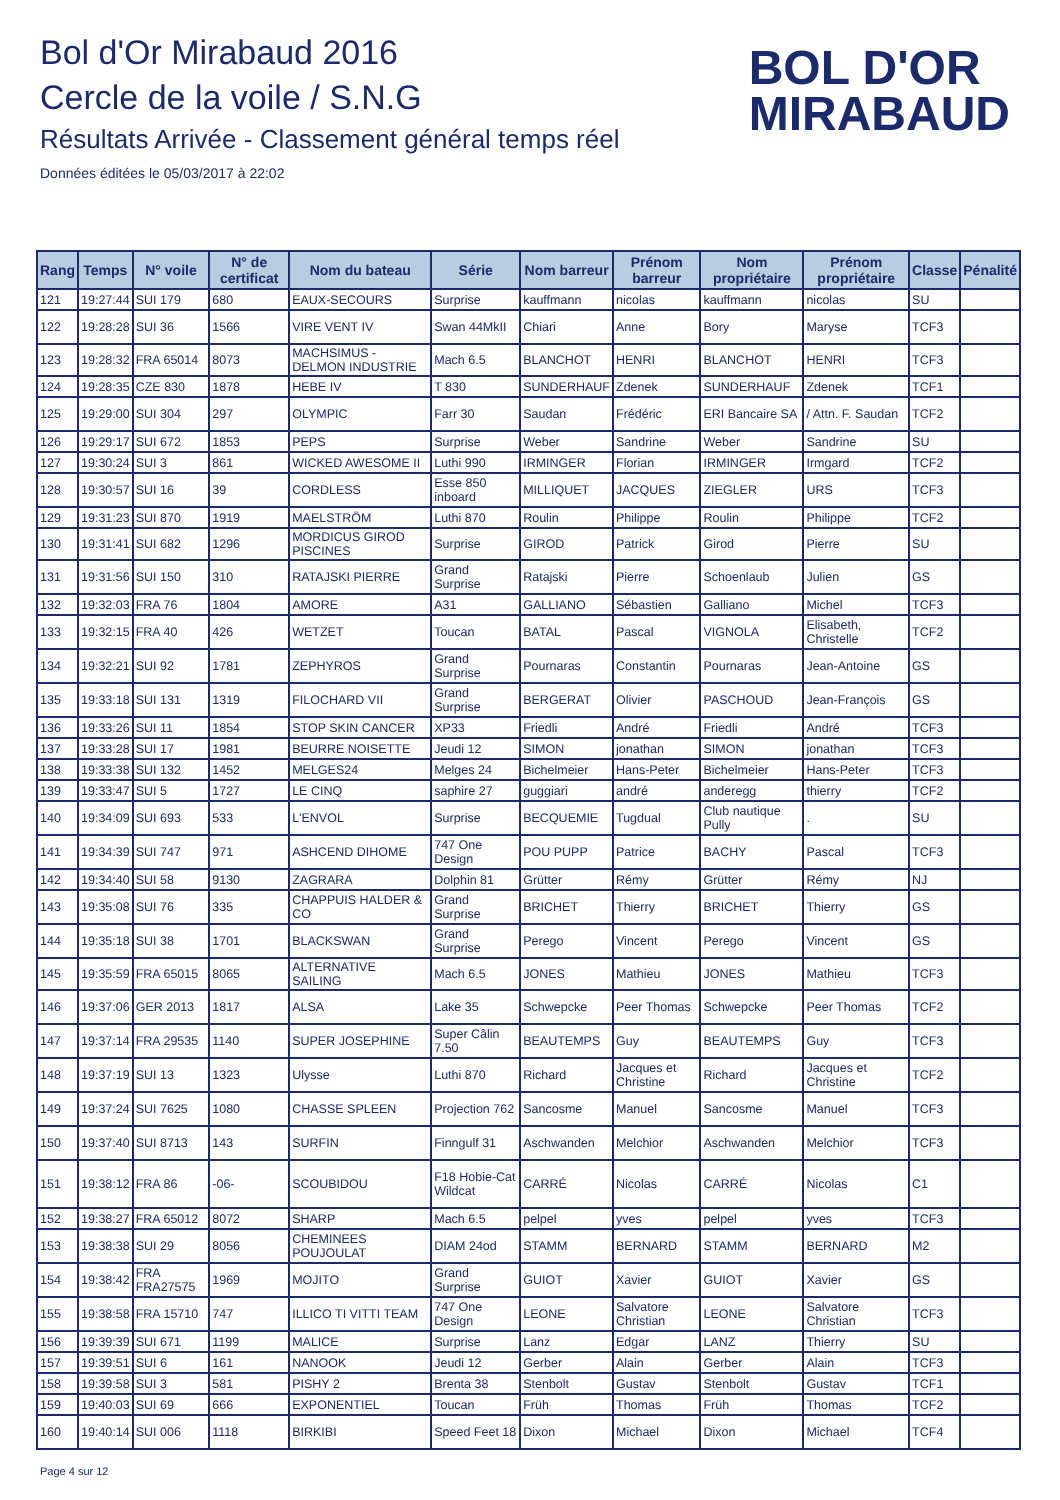Bol d'Or Mirabaud 2016
Cercle de la voile / S.N.G
Résultats Arrivée - Classement général temps réel
Données éditées le 05/03/2017 à 22:02
BOL D'OR
MIRABAUD
| Rang | Temps | N° voile | N° de certificat | Nom du bateau | Série | Nom barreur | Prénom barreur | Nom propriétaire | Prénom propriétaire | Classe | Pénalité |
| --- | --- | --- | --- | --- | --- | --- | --- | --- | --- | --- | --- |
| 121 | 19:27:44 | SUI 179 | 680 | EAUX-SECOURS | Surprise | kauffmann | nicolas | kauffmann | nicolas | SU | |
| 122 | 19:28:28 | SUI 36 | 1566 | VIRE VENT IV | Swan 44MkII | Chiari | Anne | Bory | Maryse | TCF3 | |
| 123 | 19:28:32 | FRA 65014 | 8073 | MACHSIMUS - DELMON INDUSTRIE | Mach 6.5 | BLANCHOT | HENRI | BLANCHOT | HENRI | TCF3 | |
| 124 | 19:28:35 | CZE 830 | 1878 | HEBE IV | T 830 | SUNDERHAUF | Zdenek | SUNDERHAUF | Zdenek | TCF1 | |
| 125 | 19:29:00 | SUI 304 | 297 | OLYMPIC | Farr 30 | Saudan | Frédéric | ERI Bancaire SA | / Attn. F. Saudan | TCF2 | |
| 126 | 19:29:17 | SUI 672 | 1853 | PEPS | Surprise | Weber | Sandrine | Weber | Sandrine | SU | |
| 127 | 19:30:24 | SUI 3 | 861 | WICKED AWESOME II | Luthi 990 | IRMINGER | Florian | IRMINGER | Irmgard | TCF2 | |
| 128 | 19:30:57 | SUI 16 | 39 | CORDLESS | Esse 850 inboard | MILLIQUET | JACQUES | ZIEGLER | URS | TCF3 | |
| 129 | 19:31:23 | SUI 870 | 1919 | MAELSTRÖM | Luthi 870 | Roulin | Philippe | Roulin | Philippe | TCF2 | |
| 130 | 19:31:41 | SUI 682 | 1296 | MORDICUS GIROD PISCINES | Surprise | GIROD | Patrick | Girod | Pierre | SU | |
| 131 | 19:31:56 | SUI 150 | 310 | RATAJSKI PIERRE | Grand Surprise | Ratajski | Pierre | Schoenlaub | Julien | GS | |
| 132 | 19:32:03 | FRA 76 | 1804 | AMORE | A31 | GALLIANO | Sébastien | Galliano | Michel | TCF3 | |
| 133 | 19:32:15 | FRA 40 | 426 | WETZET | Toucan | BATAL | Pascal | VIGNOLA | Elisabeth, Christelle | TCF2 | |
| 134 | 19:32:21 | SUI 92 | 1781 | ZEPHYROS | Grand Surprise | Pournaras | Constantin | Pournaras | Jean-Antoine | GS | |
| 135 | 19:33:18 | SUI 131 | 1319 | FILOCHARD VII | Grand Surprise | BERGERAT | Olivier | PASCHOUD | Jean-François | GS | |
| 136 | 19:33:26 | SUI 11 | 1854 | STOP SKIN CANCER | XP33 | Friedli | André | Friedli | André | TCF3 | |
| 137 | 19:33:28 | SUI 17 | 1981 | BEURRE NOISETTE | Jeudi 12 | SIMON | jonathan | SIMON | jonathan | TCF3 | |
| 138 | 19:33:38 | SUI 132 | 1452 | MELGES24 | Melges 24 | Bichelmeier | Hans-Peter | Bichelmeier | Hans-Peter | TCF3 | |
| 139 | 19:33:47 | SUI 5 | 1727 | LE CINQ | saphire 27 | guggiari | andré | anderegg | thierry | TCF2 | |
| 140 | 19:34:09 | SUI 693 | 533 | L'ENVOL | Surprise | BECQUEMIE | Tugdual | Club nautique Pully | . | SU | |
| 141 | 19:34:39 | SUI 747 | 971 | ASHCEND DIHOME | 747 One Design | POU PUPP | Patrice | BACHY | Pascal | TCF3 | |
| 142 | 19:34:40 | SUI 58 | 9130 | ZAGRARA | Dolphin 81 | Grütter | Rémy | Grütter | Rémy | NJ | |
| 143 | 19:35:08 | SUI 76 | 335 | CHAPPUIS HALDER & CO | Grand Surprise | BRICHET | Thierry | BRICHET | Thierry | GS | |
| 144 | 19:35:18 | SUI 38 | 1701 | BLACKSWAN | Grand Surprise | Perego | Vincent | Perego | Vincent | GS | |
| 145 | 19:35:59 | FRA 65015 | 8065 | ALTERNATIVE SAILING | Mach 6.5 | JONES | Mathieu | JONES | Mathieu | TCF3 | |
| 146 | 19:37:06 | GER 2013 | 1817 | ALSA | Lake 35 | Schwepcke | Peer Thomas | Schwepcke | Peer Thomas | TCF2 | |
| 147 | 19:37:14 | FRA 29535 | 1140 | SUPER JOSEPHINE | Super Câlin 7.50 | BEAUTEMPS | Guy | BEAUTEMPS | Guy | TCF3 | |
| 148 | 19:37:19 | SUI 13 | 1323 | Ulysse | Luthi 870 | Richard | Jacques et Christine | Richard | Jacques et Christine | TCF2 | |
| 149 | 19:37:24 | SUI 7625 | 1080 | CHASSE SPLEEN | Projection 762 | Sancosme | Manuel | Sancosme | Manuel | TCF3 | |
| 150 | 19:37:40 | SUI 8713 | 143 | SURFIN | Finngulf 31 | Aschwanden | Melchior | Aschwanden | Melchior | TCF3 | |
| 151 | 19:38:12 | FRA 86 | -06- | SCOUBIDOU | F18 Hobie-Cat Wildcat | CARRÉ | Nicolas | CARRÉ | Nicolas | C1 | |
| 152 | 19:38:27 | FRA 65012 | 8072 | SHARP | Mach 6.5 | pelpel | yves | pelpel | yves | TCF3 | |
| 153 | 19:38:38 | SUI 29 | 8056 | CHEMINEES POUJOULAT | DIAM 24od | STAMM | BERNARD | STAMM | BERNARD | M2 | |
| 154 | 19:38:42 | FRA FRA27575 | 1969 | MOJITO | Grand Surprise | GUIOT | Xavier | GUIOT | Xavier | GS | |
| 155 | 19:38:58 | FRA 15710 | 747 | ILLICO TI VITTI TEAM | 747 One Design | LEONE | Salvatore Christian | LEONE | Salvatore Christian | TCF3 | |
| 156 | 19:39:39 | SUI 671 | 1199 | MALICE | Surprise | Lanz | Edgar | LANZ | Thierry | SU | |
| 157 | 19:39:51 | SUI 6 | 161 | NANOOK | Jeudi 12 | Gerber | Alain | Gerber | Alain | TCF3 | |
| 158 | 19:39:58 | SUI 3 | 581 | PISHY 2 | Brenta 38 | Stenbolt | Gustav | Stenbolt | Gustav | TCF1 | |
| 159 | 19:40:03 | SUI 69 | 666 | EXPONENTIEL | Toucan | Früh | Thomas | Früh | Thomas | TCF2 | |
| 160 | 19:40:14 | SUI 006 | 1118 | BIRKIBI | Speed Feet 18 | Dixon | Michael | Dixon | Michael | TCF4 | |
Page 4 sur 12